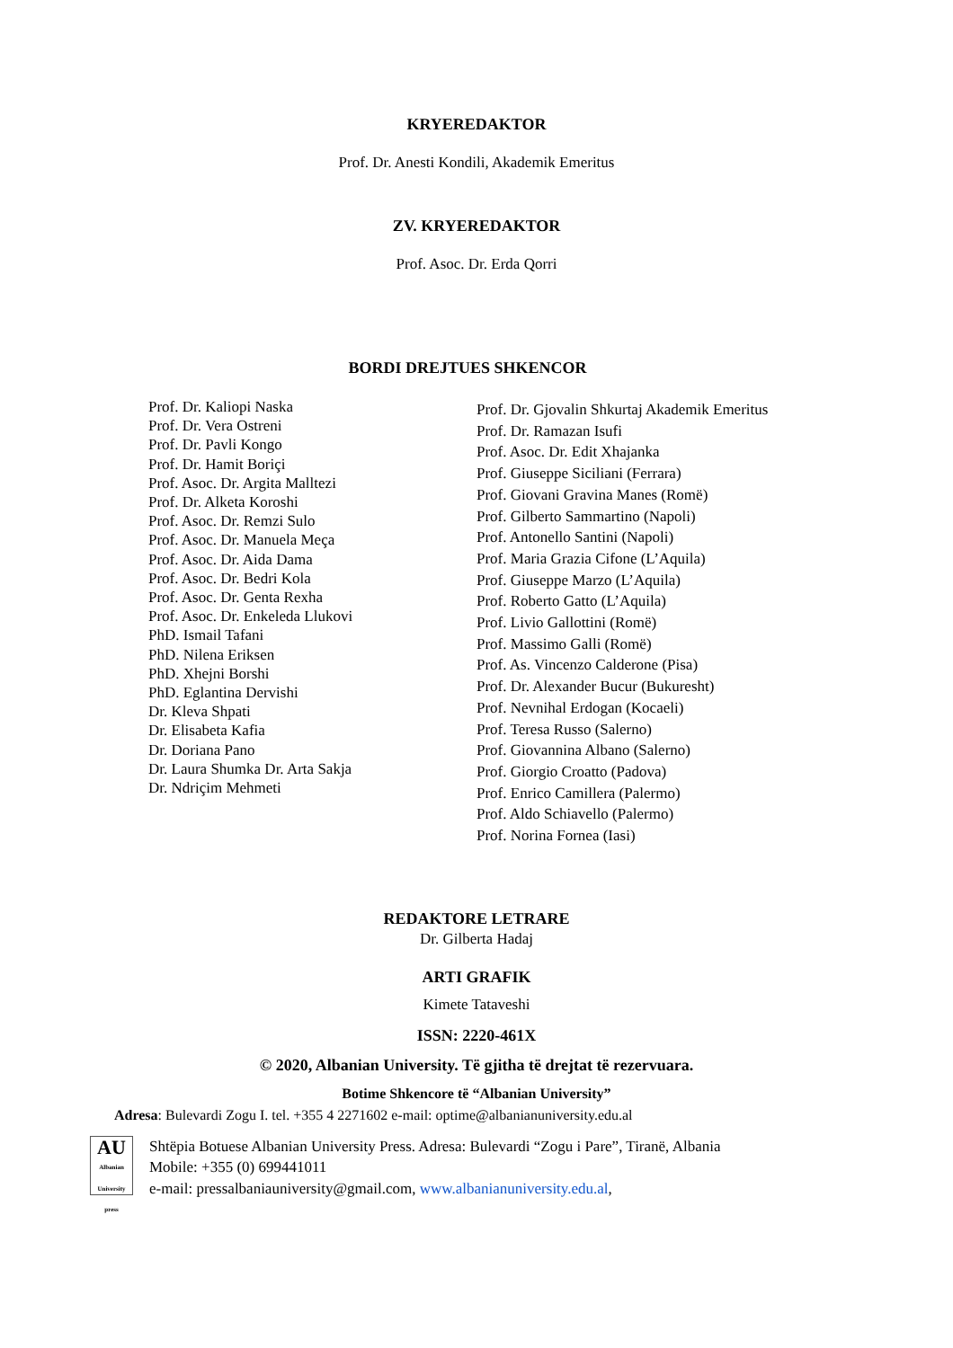KRYEREDAKTOR
Prof. Dr. Anesti Kondili, Akademik Emeritus
ZV. KRYEREDAKTOR
Prof. Asoc. Dr. Erda Qorri
BORDI DREJTUES SHKENCOR
Prof. Dr. Kaliopi Naska
Prof. Dr. Vera Ostreni
Prof. Dr. Pavli Kongo
Prof. Dr. Hamit Boriçi
Prof. Asoc. Dr. Argita Malltezi
Prof. Dr. Alketa Koroshi
Prof. Asoc. Dr. Remzi Sulo
Prof. Asoc. Dr. Manuela Meça
Prof. Asoc. Dr. Aida Dama
Prof. Asoc. Dr. Bedri Kola
Prof. Asoc. Dr. Genta Rexha
Prof. Asoc. Dr. Enkeleda Llukovi
PhD. Ismail Tafani
PhD. Nilena Eriksen
PhD. Xhejni Borshi
PhD. Eglantina Dervishi
Dr. Kleva Shpati
Dr. Elisabeta Kafia
Dr. Doriana Pano
Dr. Laura Shumka Dr. Arta Sakja
Dr. Ndriçim Mehmeti
Prof. Dr. Gjovalin Shkurtaj Akademik Emeritus
Prof. Dr. Ramazan Isufi
Prof. Asoc. Dr. Edit Xhajanka
Prof. Giuseppe Siciliani (Ferrara)
Prof. Giovani Gravina Manes (Romë)
Prof. Gilberto Sammartino (Napoli)
Prof. Antonello Santini (Napoli)
Prof. Maria Grazia Cifone (L’Aquila)
Prof. Giuseppe Marzo (L’Aquila)
Prof. Roberto Gatto (L’Aquila)
Prof. Livio Gallottini (Romë)
Prof. Massimo Galli (Romë)
Prof. As. Vincenzo Calderone (Pisa)
Prof. Dr. Alexander Bucur (Bukuresht)
Prof. Nevnihal Erdogan (Kocaeli)
Prof. Teresa Russo (Salerno)
Prof. Giovannina Albano (Salerno)
Prof. Giorgio Croatto (Padova)
Prof. Enrico Camillera (Palermo)
Prof. Aldo Schiavello (Palermo)
Prof. Norina Fornea (Iasi)
REDAKTORE LETRARE
Dr. Gilberta Hadaj
ARTI GRAFIK
Kimete Tataveshi
ISSN: 2220-461X
© 2020, Albanian University. Të gjitha të drejtat të rezervuara.
Botime Shkencore të “Albanian University”
Adresa: Bulevardi Zogu I. tel. +355 4 2271602 e-mail: optime@albanianuniversity.edu.al
AU
Albanian University press
Shtëpia Botuese Albanian University Press. Adresa: Bulevardi “Zogu i Pare”, Tiranë, Albania
Mobile: +355 (0) 699441011
e-mail: pressalbaniauniversity@gmail.com, www.albanianuniversity.edu.al,